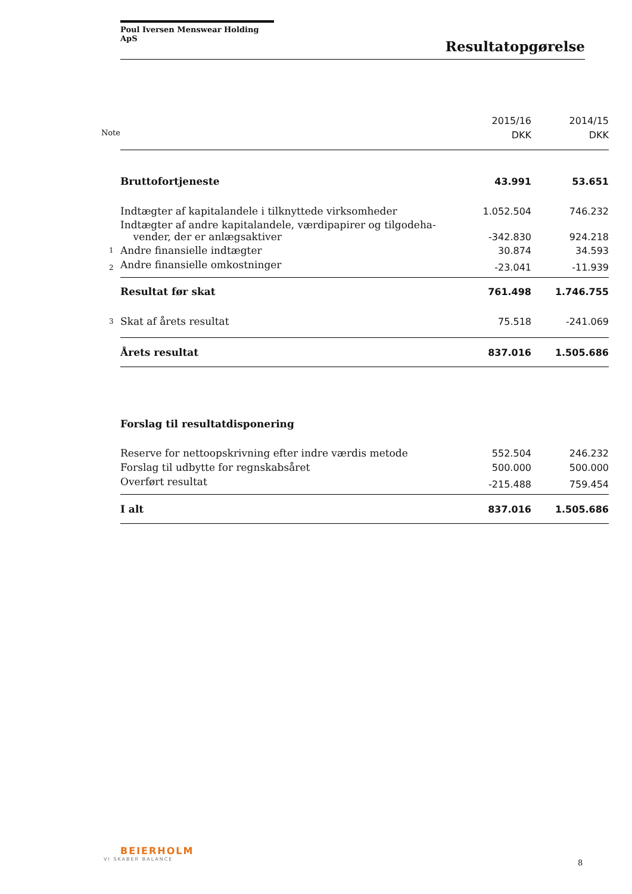Poul Iversen Menswear Holding ApS
Resultatopgørelse
| | | 2015/16 | 2014/15 |
| Note | | DKK | DKK |
| | Bruttofortjeneste | 43.991 | 53.651 |
| | Indtægter af kapitalandele i tilknyttede virksomheder | 1.052.504 | 746.232 |
| | Indtægter af andre kapitalandele, værdipapirer og tilgodeha- vender, der er anlægsaktiver | -342.830 | 924.218 |
| 1 | Andre finansielle indtægter | 30.874 | 34.593 |
| 2 | Andre finansielle omkostninger | -23.041 | -11.939 |
| | Resultat før skat | 761.498 | 1.746.755 |
| 3 | Skat af årets resultat | 75.518 | -241.069 |
| | Årets resultat | 837.016 | 1.505.686 |
| | Forslag til resultatdisponering | | |
| | Reserve for nettoopskrivning efter indre værdis metode | 552.504 | 246.232 |
| | Forslag til udbytte for regnskabsåret | 500.000 | 500.000 |
| | Overført resultat | -215.488 | 759.454 |
| | I alt | 837.016 | 1.505.686 |
BEIERHOLM
VI SKABER BALANCE
8